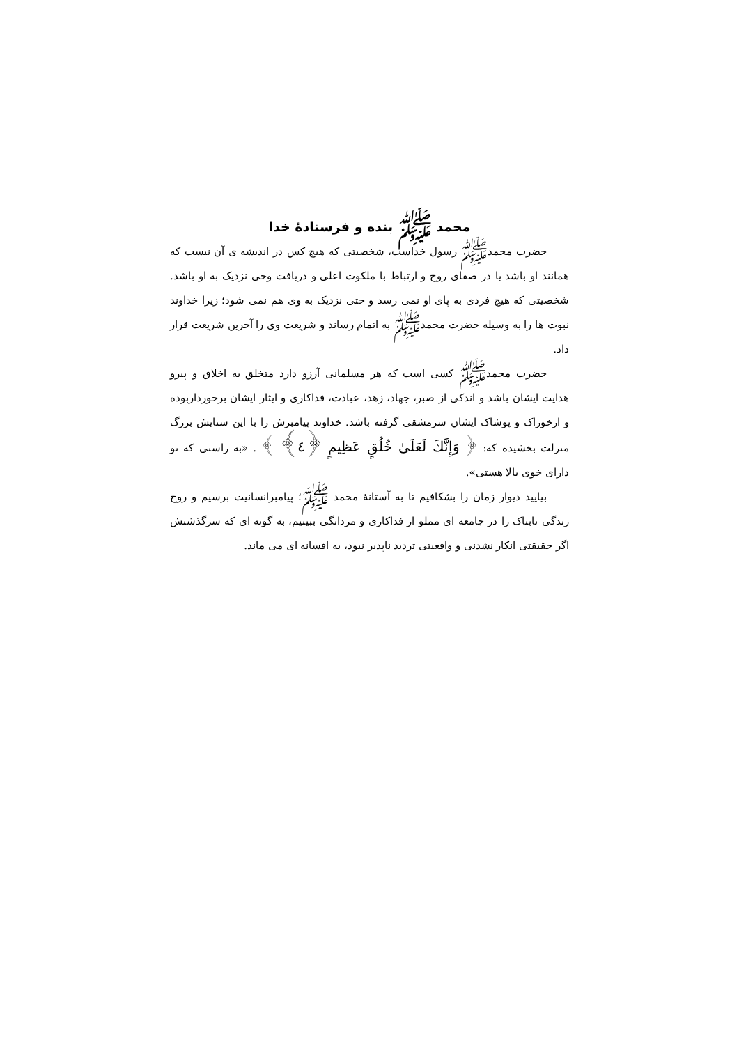محمد ﷺ بنده و فرستادهٔ خدا
حضرت محمدﷺ رسول خداست، شخصیتی که هیچ کس در اندیشه ی آن نیست که همانند او باشد یا در صفای روح و ارتباط با ملکوت اعلی و دریافت وحی نزدیک به او باشد. شخصیتی که هیچ فردی به پای او نمی رسد و حتی نزدیک به وی هم نمی شود؛ زیرا خداوند نبوت ها را به وسیله حضرت محمدﷺ به اتمام رساند و شریعت وی را آخرین شریعت قرار داد.
حضرت محمدﷺ کسی است که هر مسلمانی آرزو دارد متخلق به اخلاق و پیرو هدایت ایشان باشد و اندکی از صبر، جهاد، زهد، عبادت، فداکاری و ایثار ایشان برخورداربوده و ازخوراک و پوشاک ایشان سرمشقی گرفته باشد. خداوند پیامبرش را با این ستایش بزرگ منزلت بخشیده که: ﴿ وَإِنَّكَ لَعَلَىٰ خُلُقٍ عَظِيمٍ ﴿٤﴾ ﴾ . «به راستی که تو دارای خوی بالا هستی».
بیایید دیوار زمان را بشکافیم تا به آستانهٔ محمد ﷺ؛ پیامبرانسانیت برسیم و روح زندگی تابناک را در جامعه ای مملو از فداکاری و مردانگی ببینیم، به گونه ای که سرگذشتش اگر حقیقتی انکار نشدنی و واقعیتی تردید ناپذیر نبود، به افسانه ای می ماند.